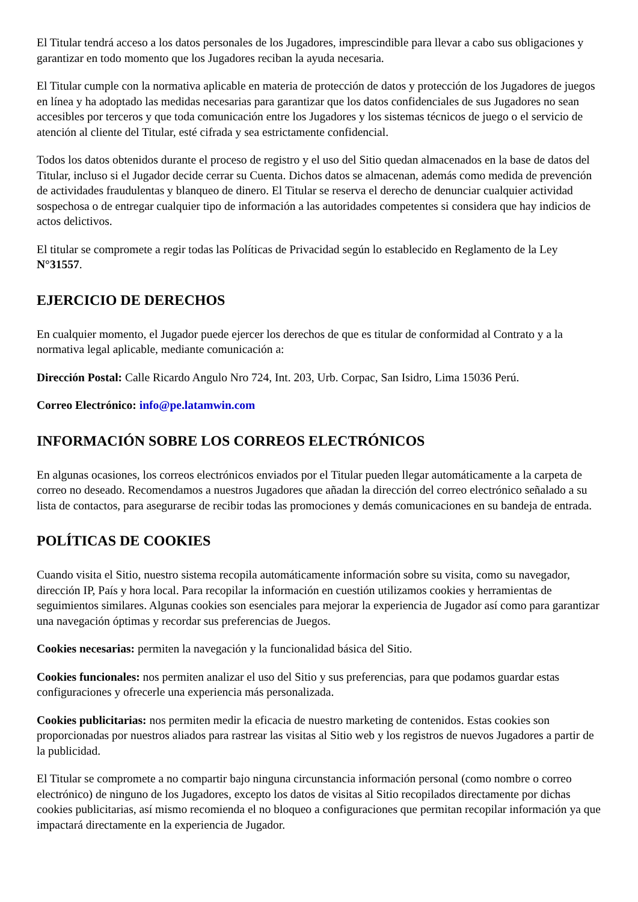El Titular tendrá acceso a los datos personales de los Jugadores, imprescindible para llevar a cabo sus obligaciones y garantizar en todo momento que los Jugadores reciban la ayuda necesaria.
El Titular cumple con la normativa aplicable en materia de protección de datos y protección de los Jugadores de juegos en línea y ha adoptado las medidas necesarias para garantizar que los datos confidenciales de sus Jugadores no sean accesibles por terceros y que toda comunicación entre los Jugadores y los sistemas técnicos de juego o el servicio de atención al cliente del Titular, esté cifrada y sea estrictamente confidencial.
Todos los datos obtenidos durante el proceso de registro y el uso del Sitio quedan almacenados en la base de datos del Titular, incluso si el Jugador decide cerrar su Cuenta. Dichos datos se almacenan, además como medida de prevención de actividades fraudulentas y blanqueo de dinero. El Titular se reserva el derecho de denunciar cualquier actividad sospechosa o de entregar cualquier tipo de información a las autoridades competentes si considera que hay indicios de actos delictivos.
El titular se compromete a regir todas las Políticas de Privacidad según lo establecido en Reglamento de la Ley N°31557.
EJERCICIO DE DERECHOS
En cualquier momento, el Jugador puede ejercer los derechos de que es titular de conformidad al Contrato y a la normativa legal aplicable, mediante comunicación a:
Dirección Postal: Calle Ricardo Angulo Nro 724, Int. 203, Urb. Corpac, San Isidro, Lima 15036 Perú.
Correo Electrónico: info@pe.latamwin.com
INFORMACIÓN SOBRE LOS CORREOS ELECTRÓNICOS
En algunas ocasiones, los correos electrónicos enviados por el Titular pueden llegar automáticamente a la carpeta de correo no deseado. Recomendamos a nuestros Jugadores que añadan la dirección del correo electrónico señalado a su lista de contactos, para asegurarse de recibir todas las promociones y demás comunicaciones en su bandeja de entrada.
POLÍTICAS DE COOKIES
Cuando visita el Sitio, nuestro sistema recopila automáticamente información sobre su visita, como su navegador, dirección IP, País y hora local. Para recopilar la información en cuestión utilizamos cookies y herramientas de seguimientos similares. Algunas cookies son esenciales para mejorar la experiencia de Jugador así como para garantizar una navegación óptimas y recordar sus preferencias de Juegos.
Cookies necesarias: permiten la navegación y la funcionalidad básica del Sitio.
Cookies funcionales: nos permiten analizar el uso del Sitio y sus preferencias, para que podamos guardar estas configuraciones y ofrecerle una experiencia más personalizada.
Cookies publicitarias: nos permiten medir la eficacia de nuestro marketing de contenidos. Estas cookies son proporcionadas por nuestros aliados para rastrear las visitas al Sitio web y los registros de nuevos Jugadores a partir de la publicidad.
El Titular se compromete a no compartir bajo ninguna circunstancia información personal (como nombre o correo electrónico) de ninguno de los Jugadores, excepto los datos de visitas al Sitio recopilados directamente por dichas cookies publicitarias, así mismo recomienda el no bloqueo a configuraciones que permitan recopilar información ya que impactará directamente en la experiencia de Jugador.